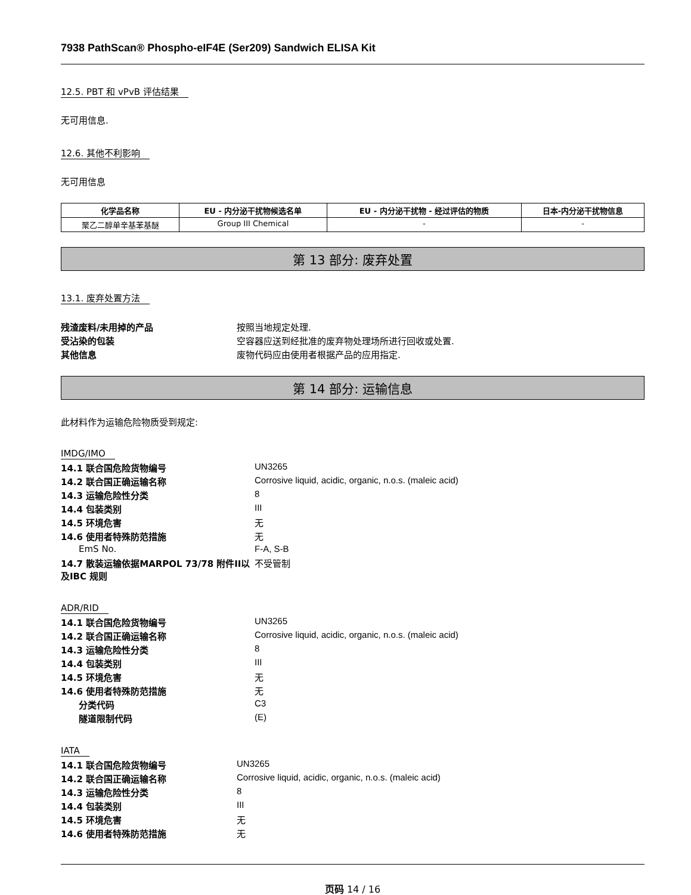7938 PathScan® Phospho-eIF4E (Ser209) Sandwich ELISA Kit
12.5. PBT 和 vPvB 评估结果
无可用信息.
12.6. 其他不利影响
无可用信息
| 化学品名称 | EU - 内分泌干扰物候选名单 | EU - 内分泌干扰物 - 经过评估的物质 | 日本-内分泌干扰物信息 |
| --- | --- | --- | --- |
| 聚乙二醇单辛基苯基醚 | Group III Chemical | - | - |
第 13 部分: 废弃处置
13.1. 废弃处置方法
| 残渣废料/未用掉的产品 | 按照当地规定处理. |
| 受沾染的包装 | 空容器应送到经批准的废弃物处理场所进行回收或处置. |
| 其他信息 | 废物代码应由使用者根据产品的应用指定. |
第 14 部分: 运输信息
此材料作为运输危险物质受到规定:
IMDG/IMO
| 14.1 联合国危险货物编号 | UN3265 |
| 14.2 联合国正确运输名称 | Corrosive liquid, acidic, organic, n.o.s. (maleic acid) |
| 14.3 运输危险性分类 | 8 |
| 14.4 包装类别 | III |
| 14.5 环境危害 | 无 |
| 14.6 使用者特殊防范措施 | 无 |
| EmS No. | F-A, S-B |
| 14.7 散装运输依据MARPOL 73/78 附件II以及IBC 规则 | 不受管制 |
ADR/RID
| 14.1 联合国危险货物编号 | UN3265 |
| 14.2 联合国正确运输名称 | Corrosive liquid, acidic, organic, n.o.s. (maleic acid) |
| 14.3 运输危险性分类 | 8 |
| 14.4 包装类别 | III |
| 14.5 环境危害 | 无 |
| 14.6 使用者特殊防范措施 | 无 |
| 分类代码 | C3 |
| 隧道限制代码 | (E) |
IATA
| 14.1 联合国危险货物编号 | UN3265 |
| 14.2 联合国正确运输名称 | Corrosive liquid, acidic, organic, n.o.s. (maleic acid) |
| 14.3 运输危险性分类 | 8 |
| 14.4 包装类别 | III |
| 14.5 环境危害 | 无 |
| 14.6 使用者特殊防范措施 | 无 |
页码 14 / 16